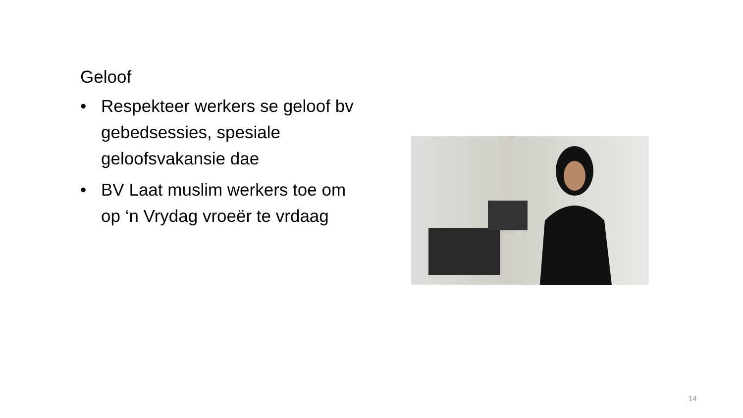Geloof
• Respekteer werkers se geloof bv gebedsessies, spesiale geloofsvakansie dae
• BV Laat muslim werkers toe om op ‘n Vrydag vroeër te vrdaag
14